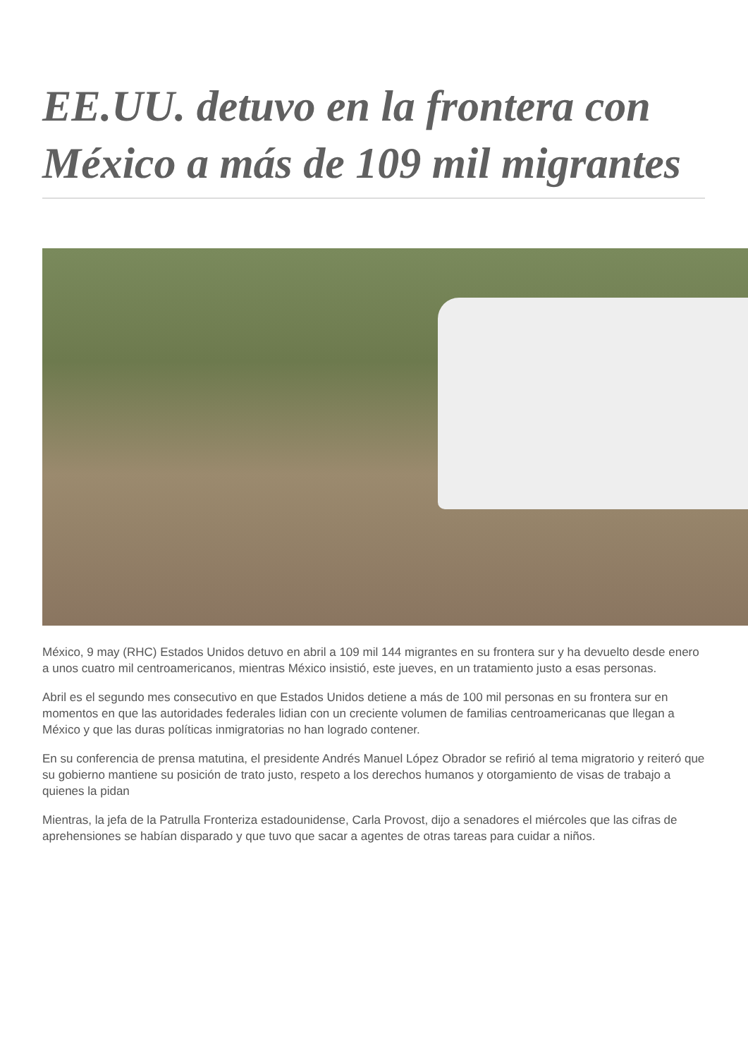EE.UU. detuvo en la frontera con México a más de 109 mil migrantes
México, 9 may (RHC) Estados Unidos detuvo en abril a 109 mil 144 migrantes en su frontera sur y ha devuelto desde enero a unos cuatro mil centroamericanos, mientras México insistió, este jueves, en un tratamiento justo a esas personas.
Abril es el segundo mes consecutivo en que Estados Unidos detiene a más de 100 mil personas en su frontera sur en momentos en que las autoridades federales lidian con un creciente volumen de familias centroamericanas que llegan a México y que las duras políticas inmigratorias no han logrado contener.
En su conferencia de prensa matutina, el presidente Andrés Manuel López Obrador se refirió al tema migratorio y reiteró que su gobierno mantiene su posición de trato justo, respeto a los derechos humanos y otorgamiento de visas de trabajo a quienes la pidan
Mientras, la jefa de la Patrulla Fronteriza estadounidense, Carla Provost, dijo a senadores el miércoles que las cifras de aprehensiones se habían disparado y que tuvo que sacar a agentes de otras tareas para cuidar a niños.